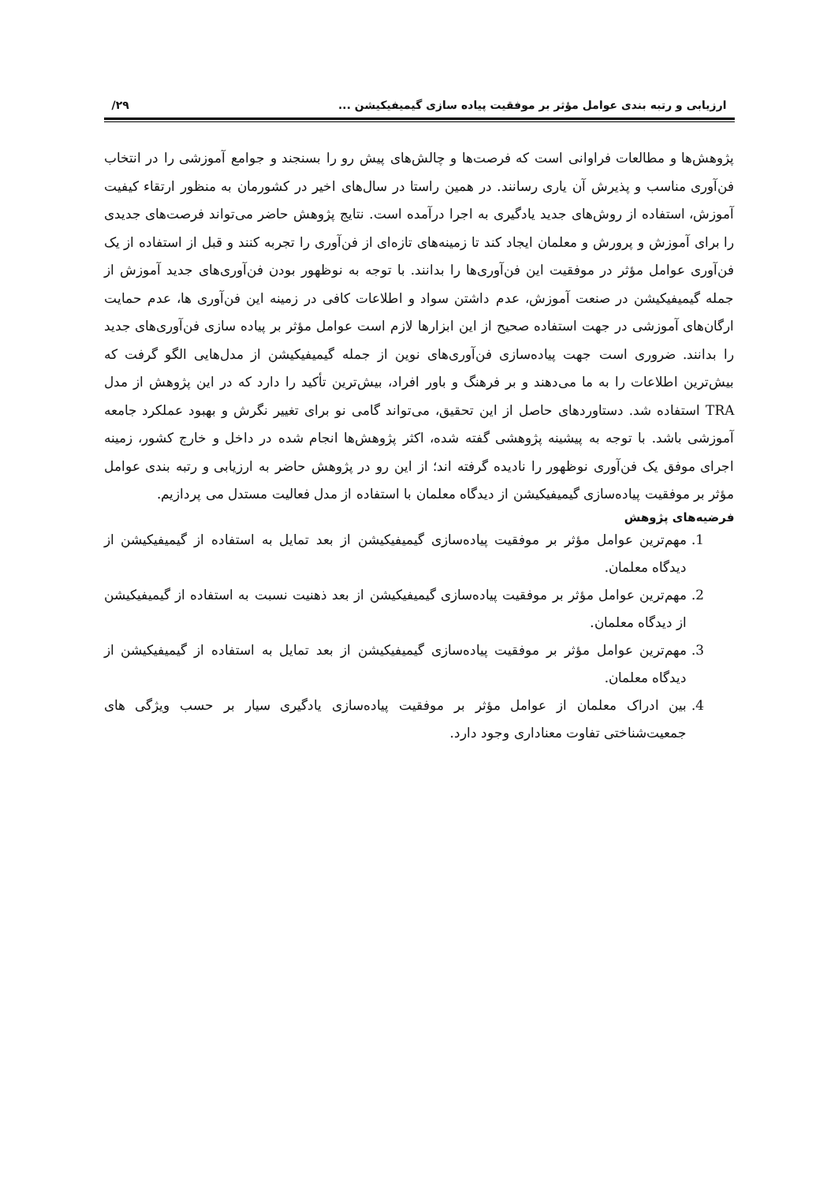ارزیابی و رتبه بندی عوامل مؤثر بر موفقیت پیاده سازی گیمیفیکیشن ... ۲۹/
پژوهش‌ها و مطالعات فراوانی است که فرصت‌ها و چالش‌های پیش رو را بسنجند و جوامع آموزشی را در انتخاب فن‌آوری مناسب و پذیرش آن یاری رسانند. در همین راستا در سال‌های اخیر در کشورمان به منظور ارتقاء کیفیت آموزش، استفاده از روش‌های جدید یادگیری به اجرا درآمده است. نتایج پژوهش حاضر می‌تواند فرصت‌های جدیدی را برای آموزش و پرورش و معلمان ایجاد کند تا زمینه‌های تازه‌ای از فن‌آوری را تجربه کنند و قبل از استفاده از یک فن‌آوری عوامل مؤثر در موفقیت این فن‌آوری‌ها را بدانند. با توجه به نوظهور بودن فن‌آوری‌های جدید آموزش از جمله گیمیفیکیشن در صنعت آموزش، عدم داشتن سواد و اطلاعات کافی در زمینه این فن‌آوری ها، عدم حمایت ارگان‌های آموزشی در جهت استفاده صحیح از این ابزارها لازم است عوامل مؤثر بر پیاده سازی فن‌آوری‌های جدید را بدانند. ضروری است جهت پیاده‌سازی فن‌آوری‌های نوین از جمله گیمیفیکیشن از مدل‌هایی الگو گرفت که بیش‌ترین اطلاعات را به ما می‌دهند و بر فرهنگ و باور افراد، بیش‌ترین تأکید را دارد که در این پژوهش از مدل TRA استفاده شد. دستاوردهای حاصل از این تحقیق، می‌تواند گامی نو برای تغییر نگرش و بهبود عملکرد جامعه آموزشی باشد. با توجه به پیشینه پژوهشی گفته شده، اکثر پژوهش‌ها انجام شده در داخل و خارج کشور، زمینه اجرای موفق یک فن‌آوری نوظهور را نادیده گرفته اند؛ از این رو در پژوهش حاضر به ارزیابی و رتبه بندی عوامل مؤثر بر موفقیت پیاده‌سازی گیمیفیکیشن از دیدگاه معلمان با استفاده از مدل فعالیت مستدل می پردازیم.
فرضیه‌های پژوهش
1. مهم‌ترین عوامل مؤثر بر موفقیت پیاده‌سازی گیمیفیکیشن از بعد تمایل به استفاده از گیمیفیکیشن از دیدگاه معلمان.
2. مهم‌ترین عوامل مؤثر بر موفقیت پیاده‌سازی گیمیفیکیشن از بعد ذهنیت نسبت به استفاده از گیمیفیکیشن از دیدگاه معلمان.
3. مهم‌ترین عوامل مؤثر بر موفقیت پیاده‌سازی گیمیفیکیشن از بعد تمایل به استفاده از گیمیفیکیشن از دیدگاه معلمان.
4. بین ادراک معلمان از عوامل مؤثر بر موفقیت پیاده‌سازی یادگیری سیار بر حسب ویژگی های جمعیت‌شناختی تفاوت معناداری وجود دارد.